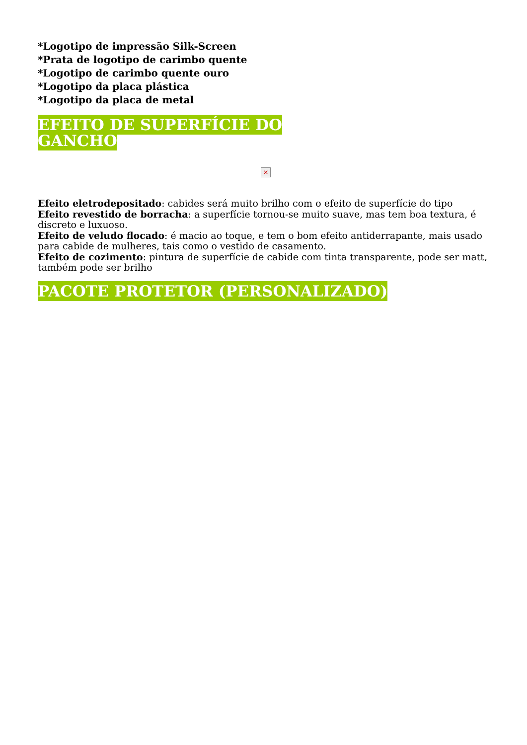*Logotipo de impressão Silk-Screen
*Prata de logotipo de carimbo quente
*Logotipo de carimbo quente ouro
*Logotipo da placa plástica
*Logotipo da placa de metal
EFEITO DE SUPERFÍCIE DO GANCHO
×
Efeito eletrodepositado: cabides será muito brilho com o efeito de superfície do tipo
Efeito revestido de borracha: a superfície tornou-se muito suave, mas tem boa textura, é discreto e luxuoso.
Efeito de veludo flocado: é macio ao toque, e tem o bom efeito antiderrapante, mais usado para cabide de mulheres, tais como o vestido de casamento.
Efeito de cozimento: pintura de superfície de cabide com tinta transparente, pode ser matt, também pode ser brilho
PACOTE PROTETOR (PERSONALIZADO)